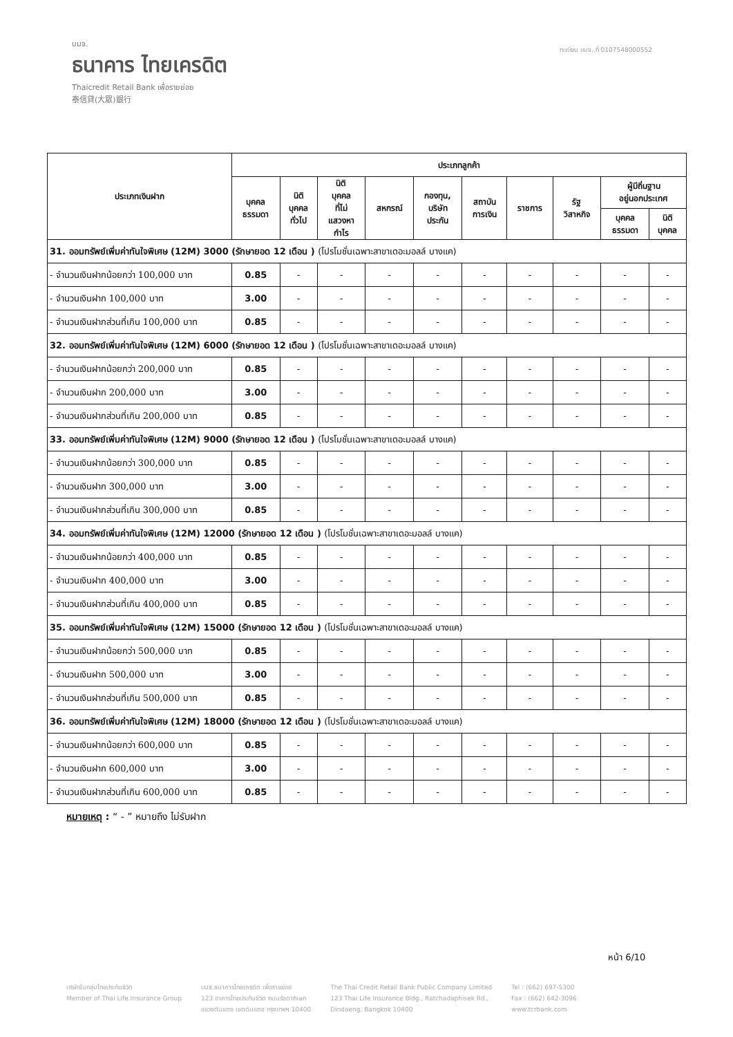บมจ.
ธนาคาร ไทยเครดิต
Thaicredit Retail Bank เพื่อรายย่อย
泰信貸(大眾)銀行
ทะเบียน บมจ. ที่ 0107548000552
| ประเภทเงินฝาก | ประเภทลูกค้า | | | | | | | | | |
| --- | --- | --- | --- | --- | --- | --- | --- | --- | --- | --- |
| | บุคคล ธรรมดา | นิติ บุคคล ทั่วไป | นิติ บุคคล ที่ไม่ แสวงหา กำไร | สหกรณ์ | กองทุน, บริษัท ประกัน | สถาบัน การเงิน | ราชการ | รัฐ วิสาหกิจ | ผู้มีถิ่นฐาน อยู่นอกประเทศ | |
| | | | | | | | | | บุคคล ธรรมดา | นิติ บุคคล |
| 31. ออมทรัพย์เพิ่มค่าทันใจพิเศษ (12M) 3000 (รักษายอด 12 เดือน ) (โปรโมชั่นเฉพาะสาขาเดอะมอลล์ บางแค) | | | | | | | | | | |
| - จำนวนเงินฝากน้อยกว่า 100,000 บาท | 0.85 | - | - | - | - | - | - | - | - | - |
| - จำนวนเงินฝาก 100,000 บาท | 3.00 | - | - | - | - | - | - | - | - | - |
| - จำนวนเงินฝากส่วนที่เกิน 100,000 บาท | 0.85 | - | - | - | - | - | - | - | - | - |
| 32. ออมทรัพย์เพิ่มค่าทันใจพิเศษ (12M) 6000 (รักษายอด 12 เดือน ) (โปรโมชั่นเฉพาะสาขาเดอะมอลล์ บางแค) | | | | | | | | | | |
| - จำนวนเงินฝากน้อยกว่า 200,000 บาท | 0.85 | - | - | - | - | - | - | - | - | - |
| - จำนวนเงินฝาก 200,000 บาท | 3.00 | - | - | - | - | - | - | - | - | - |
| - จำนวนเงินฝากส่วนที่เกิน 200,000 บาท | 0.85 | - | - | - | - | - | - | - | - | - |
| 33. ออมทรัพย์เพิ่มค่าทันใจพิเศษ (12M) 9000 (รักษายอด 12 เดือน ) (โปรโมชั่นเฉพาะสาขาเดอะมอลล์ บางแค) | | | | | | | | | | |
| - จำนวนเงินฝากน้อยกว่า 300,000 บาท | 0.85 | - | - | - | - | - | - | - | - | - |
| - จำนวนเงินฝาก 300,000 บาท | 3.00 | - | - | - | - | - | - | - | - | - |
| - จำนวนเงินฝากส่วนที่เกิน 300,000 บาท | 0.85 | - | - | - | - | - | - | - | - | - |
| 34. ออมทรัพย์เพิ่มค่าทันใจพิเศษ (12M) 12000 (รักษายอด 12 เดือน ) (โปรโมชั่นเฉพาะสาขาเดอะมอลล์ บางแค) | | | | | | | | | | |
| - จำนวนเงินฝากน้อยกว่า 400,000 บาท | 0.85 | - | - | - | - | - | - | - | - | - |
| - จำนวนเงินฝาก 400,000 บาท | 3.00 | - | - | - | - | - | - | - | - | - |
| - จำนวนเงินฝากส่วนที่เกิน 400,000 บาท | 0.85 | - | - | - | - | - | - | - | - | - |
| 35. ออมทรัพย์เพิ่มค่าทันใจพิเศษ (12M) 15000 (รักษายอด 12 เดือน ) (โปรโมชั่นเฉพาะสาขาเดอะมอลล์ บางแค) | | | | | | | | | | |
| - จำนวนเงินฝากน้อยกว่า 500,000 บาท | 0.85 | - | - | - | - | - | - | - | - | - |
| - จำนวนเงินฝาก 500,000 บาท | 3.00 | - | - | - | - | - | - | - | - | - |
| - จำนวนเงินฝากส่วนที่เกิน 500,000 บาท | 0.85 | - | - | - | - | - | - | - | - | - |
| 36. ออมทรัพย์เพิ่มค่าทันใจพิเศษ (12M) 18000 (รักษายอด 12 เดือน ) (โปรโมชั่นเฉพาะสาขาเดอะมอลล์ บางแค) | | | | | | | | | | |
| - จำนวนเงินฝากน้อยกว่า 600,000 บาท | 0.85 | - | - | - | - | - | - | - | - | - |
| - จำนวนเงินฝาก 600,000 บาท | 3.00 | - | - | - | - | - | - | - | - | - |
| - จำนวนเงินฝากส่วนที่เกิน 600,000 บาท | 0.85 | - | - | - | - | - | - | - | - | - |
หมายเหตุ : “ - ” หมายถึง ไม่รับฝาก
หน้า 6/10
บริษัทในกลุ่มไทยประกันชีวิต
Member of Thai Life Insurance Group
บมจ.ธนาคารไทยเครดิต เพื่อรายย่อย
123 อาคารไทยประกันชีวิต ถนนรัชดาภิเษก
แขวงดินแดง เขตดินแดง กรุงเทพฯ 10400
The Thai Credit Retail Bank Public Company Limited
123 Thai Life Insurance Bldg., Ratchadaphisek Rd.,
Dindaeng, Bangkok 10400
Tel : (662) 697-5300
Fax : (662) 642-3096
www.tcrbank.com